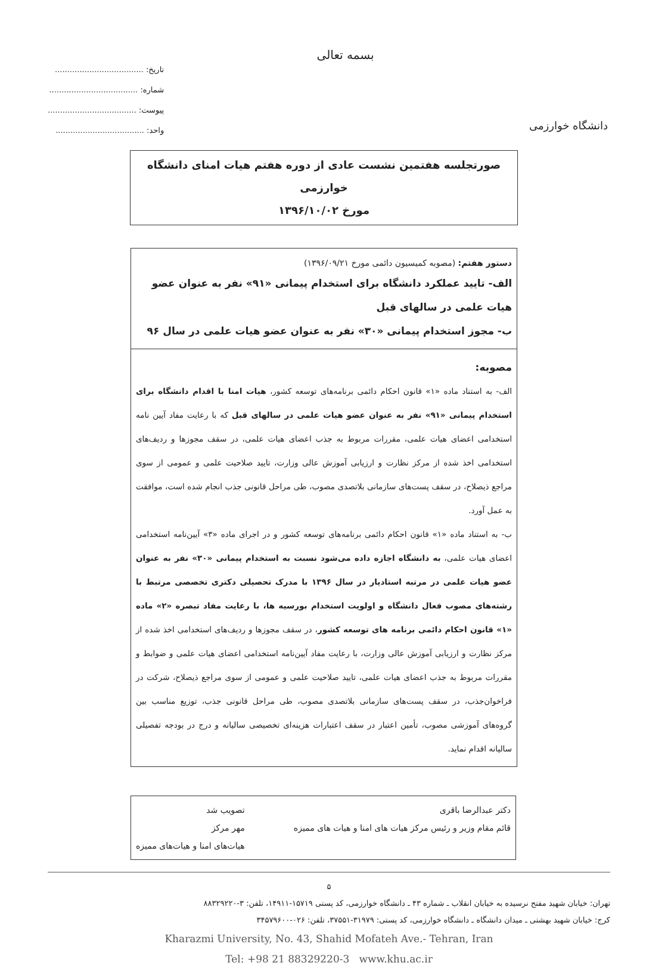دانشگاه خوارزمی
بسمه تعالی
تاریخ: ....................................
شماره: ....................................
پیوست: ....................................
واحد: ....................................
صورتجلسه هفتمین نشست عادی از دوره هفتم هیات امنای دانشگاه خوارزمی
مورخ ۱۳۹۶/۱۰/۰۲
دستور هفتم: (مصوبه کمیسیون دائمی مورخ ۱۳۹۶/۰۹/۲۱)
الف- تایید عملکرد دانشگاه برای استخدام پیمانی «۹۱» نفر به عنوان عضو هیات علمی در سالهای قبل
ب- مجوز استخدام پیمانی «۳۰» نفر به عنوان عضو هیات علمی در سال ۹۶
مصوبه:
الف- به استناد ماده «۱» قانون احکام دائمی برنامه‌های توسعه کشور، هیات امنا با اقدام دانشگاه برای استخدام پیمانی «۹۱» نفر به عنوان عضو هیات علمی در سالهای قبل که با رعایت مفاد آیین نامه استخدامی اعضای هیات علمی، مقررات مربوط به جذب اعضای هیات علمی، در سقف مجوزها و ردیف‌های استخدامی اخذ شده از مرکز نظارت و ارزیابی آموزش عالی وزارت، تایید صلاحیت علمی و عمومی از سوی مراجع ذیصلاح، در سقف پست‌های سازمانی بلاتصدی مصوب، طی مراحل قانونی جذب انجام شده است، موافقت به عمل آورد.
ب- به استناد ماده «۱» قانون احکام دائمی برنامه‌های توسعه کشور و در اجرای ماده «۳» آیین‌نامه استخدامی اعضای هیات علمی، به دانشگاه اجازه داده می‌شود نسبت به استخدام پیمانی «۳۰» نفر به عنوان عضو هیات علمی در مرتبه استادیار در سال ۱۳۹۶ با مدرک تحصیلی دکتری تخصصی مرتبط با رشته‌های مصوب فعال دانشگاه و اولویت استخدام بورسیه ها، با رعایت مفاد تبصره «۲» ماده «۱» قانون احکام دائمی برنامه های توسعه کشور، در سقف مجوزها و ردیف‌های استخدامی اخذ شده از مرکز نظارت و ارزیابی آموزش عالی وزارت، با رعایت مفاد آیین‌نامه استخدامی اعضای هیات علمی و ضوابط و مقررات مربوط به جذب اعضای هیات علمی، تایید صلاحیت علمی و عمومی از سوی مراجع ذیصلاح، شرکت در فراخوان‌جذب، در سقف پست‌های سازمانی بلاتصدی مصوب، طی مراحل قانونی جذب، توزیع مناسب بین گروه‌های آموزشی مصوب، تأمین اعتبار در سقف اعتبارات هزینه‌ای تخصیصی سالیانه و درج در بودجه تفصیلی سالیانه اقدام نماید.
دکتر عبدالرضا باقری
قائم مقام وزیر و رئیس مرکز هیات های امنا و هیات های ممیزه
تصویب شد
مهر مرکز
هیات‌های امنا و هیات‌های ممیزه
۵
تهران: خیابان شهید مفتح نرسیده به خیابان انقلاب ـ شماره ۴۳ ـ دانشگاه خوارزمی، کد پستی ۱۵۷۱۹-۱۴۹۱۱، تلفن: ۳-۸۸۳۲۹۲۲۰
کرج: خیابان شهید بهشتی ـ میدان دانشگاه ـ دانشگاه خوارزمی، کد پستی: ۳۱۹۷۹-۳۷۵۵۱، تلفن: ۰۲۶-۳۴۵۷۹۶۰۰
Kharazmi University, No. 43, Shahid Mofateh Ave.- Tehran, Iran
Tel: +98 21 88329220-3 www.khu.ac.ir